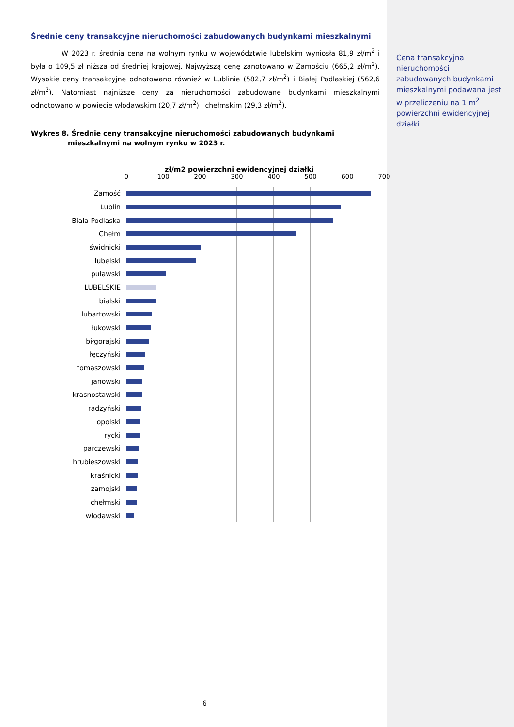Średnie ceny transakcyjne nieruchomości zabudowanych budynkami mieszkalnymi
W 2023 r. średnia cena na wolnym rynku w województwie lubelskim wyniosła 81,9 zł/m<sup>2</sup> i była o 109,5 zł niższa od średniej krajowej. Najwyższą cenę zanotowano w Zamościu (665,2 zł/m<sup>2</sup>). Wysokie ceny transakcyjne odnotowano również w Lublinie (582,7 zł/m<sup>2</sup>) i Białej Podlaskiej (562,6 zł/m<sup>2</sup>). Natomiast najniższe ceny za nieruchomości zabudowane budynkami mieszkalnymi odnotowano w powiecie włodawskim (20,7 zł/m<sup>2</sup>) i chełmskim (29,3 zł/m<sup>2</sup>).
Wykres 8. Średnie ceny transakcyjne nieruchomości zabudowanych budynkami mieszkalnymi na wolnym rynku w 2023 r.
zł/m2 powierzchni ewidencyjnej działki
0 100 200 300 400 500 600 700
Zamość
Lublin
Biała Podlaska
Chełm
świdnicki
lubelski
puławski
LUBELSKIE
bialski
lubartowski
łukowski
biłgorajski
łęczyński
tomaszowski
janowski
krasnostawski
radzyński
opolski
rycki
parczewski
hrubieszowski
kraśnicki
zamojski
chełmski
włodawski
Cena transakcyjna nieruchomości zabudowanych budynkami mieszkalnymi podawana jest w przeliczeniu na 1 m<sup>2</sup> powierzchni ewidencyjnej działki
6